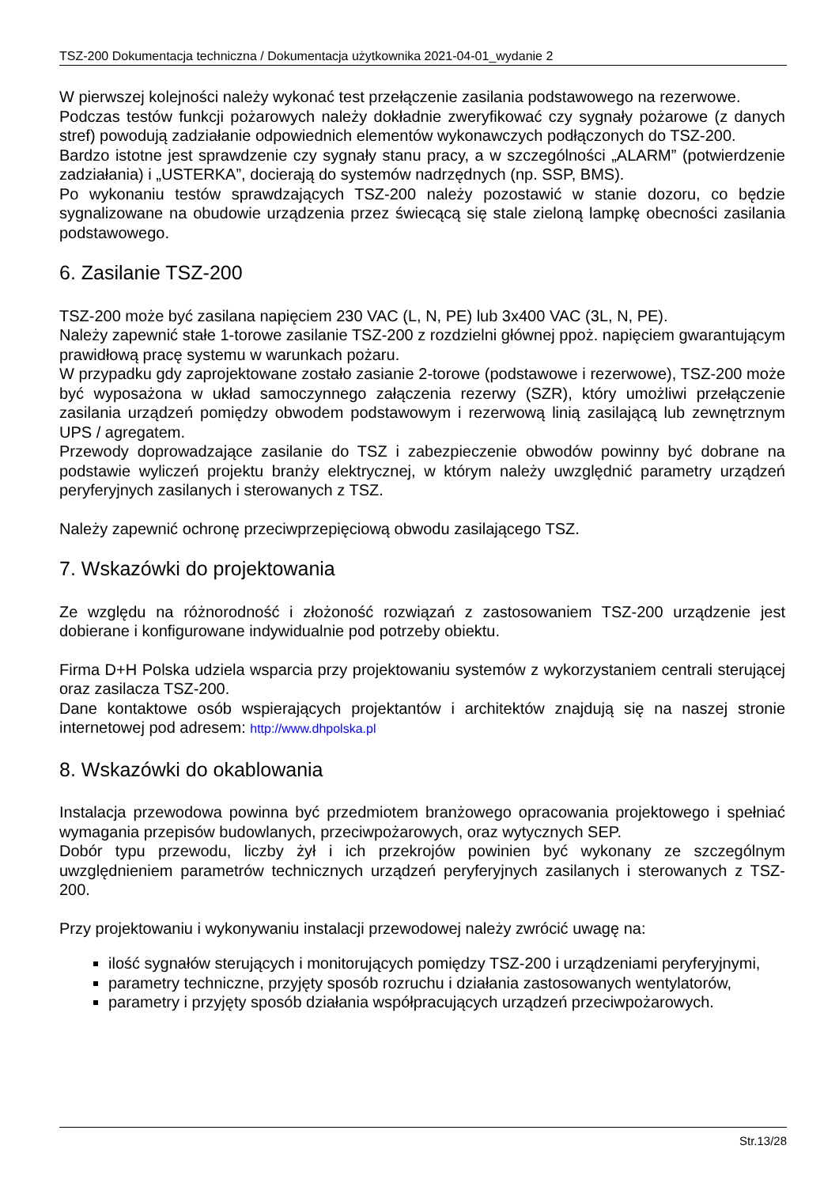TSZ-200 Dokumentacja techniczna / Dokumentacja użytkownika 2021-04-01_wydanie 2
W pierwszej kolejności należy wykonać test przełączenie zasilania podstawowego na rezerwowe.
Podczas testów funkcji pożarowych należy dokładnie zweryfikować czy sygnały pożarowe (z danych stref) powodują zadziałanie odpowiednich elementów wykonawczych podłączonych do TSZ-200.
Bardzo istotne jest sprawdzenie czy sygnały stanu pracy, a w szczególności „ALARM” (potwierdzenie zadziałania) i „USTERKA”, docierają do systemów nadrzędnych (np. SSP, BMS).
Po wykonaniu testów sprawdzających TSZ-200 należy pozostawić w stanie dozoru, co będzie sygnalizowane na obudowie urządzenia przez świecącą się stale zieloną lampkę obecności zasilania podstawowego.
6. Zasilanie TSZ-200
TSZ-200 może być zasilana napięciem 230 VAC (L, N, PE) lub 3x400 VAC (3L, N, PE).
Należy zapewnić stałe 1-torowe zasilanie TSZ-200 z rozdzielni głównej ppoż. napięciem gwarantującym prawidłową pracę systemu w warunkach pożaru.
W przypadku gdy zaprojektowane zostało zasianie 2-torowe (podstawowe i rezerwowe), TSZ-200 może być wyposażona w układ samoczynnego załączenia rezerwy (SZR), który umożliwi przełączenie zasilania urządzeń pomiędzy obwodem podstawowym i rezerwową linią zasilającą lub zewnętrznym UPS / agregatem.
Przewody doprowadzające zasilanie do TSZ i zabezpieczenie obwodów powinny być dobrane na podstawie wyliczeń projektu branży elektrycznej, w którym należy uwzględnić parametry urządzeń peryferyjnych zasilanych i sterowanych z TSZ.
Należy zapewnić ochronę przeciwprzepięciową obwodu zasilającego TSZ.
7. Wskazówki do projektowania
Ze względu na różnorodność i złożoność rozwiązań z zastosowaniem TSZ-200 urządzenie jest dobierane i konfigurowane indywidualnie pod potrzeby obiektu.
Firma D+H Polska udziela wsparcia przy projektowaniu systemów z wykorzystaniem centrali sterującej oraz zasilacza TSZ-200.
Dane kontaktowe osób wspierających projektantów i architektów znajdują się na naszej stronie internetowej pod adresem: http://www.dhpolska.pl
8. Wskazówki do okablowania
Instalacja przewodowa powinna być przedmiotem branżowego opracowania projektowego i spełniać wymagania przepisów budowlanych, przeciwpożarowych, oraz wytycznych SEP.
Dobór typu przewodu, liczby żył i ich przekrojów powinien być wykonany ze szczególnym uwzględnieniem parametrów technicznych urządzeń peryferyjnych zasilanych i sterowanych z TSZ-200.
Przy projektowaniu i wykonywaniu instalacji przewodowej należy zwrócić uwagę na:
ilość sygnałów sterujących i monitorujących pomiędzy TSZ-200 i urządzeniami peryferyjnymi,
parametry techniczne, przyjęty sposób rozruchu i działania zastosowanych wentylatorów,
parametry i przyjęty sposób działania współpracujących urządzeń przeciwpożarowych.
Str.13/28